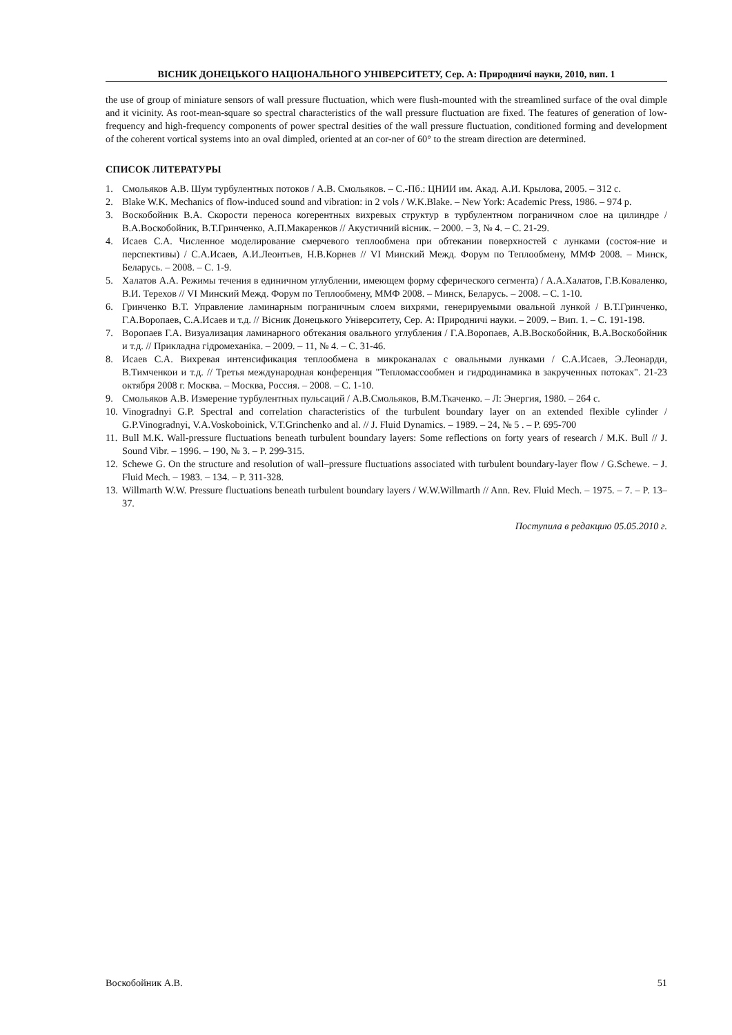ВІСНИК ДОНЕЦЬКОГО НАЦІОНАЛЬНОГО УНІВЕРСИТЕТУ, Сер. А: Природничі науки, 2010, вип. 1
the use of group of miniature sensors of wall pressure fluctuation, which were flush-mounted with the streamlined surface of the oval dimple and it vicinity. As root-mean-square so spectral characteristics of the wall pressure fluctuation are fixed. The features of generation of low-frequency and high-frequency components of power spectral desities of the wall pressure fluctuation, conditioned forming and development of the coherent vortical systems into an oval dimpled, oriented at an cor-ner of 60° to the stream direction are determined.
СПИСОК ЛИТЕРАТУРЫ
1. Смольяков А.В. Шум турбулентных потоков / А.В. Смольяков. – С.-Пб.: ЦНИИ им. Акад. А.И. Крылова, 2005. – 312 с.
2. Blake W.K. Mechanics of flow-induced sound and vibration: in 2 vols / W.K.Blake. – New York: Academic Press, 1986. – 974 p.
3. Воскобойник В.А. Скорости переноса когерентных вихревых структур в турбулентном пограничном слое на цилиндре / В.А.Воскобойник, В.Т.Гринченко, А.П.Макаренков // Акустичний вісник. – 2000. – 3, № 4. – С. 21-29.
4. Исаев С.А. Численное моделирование смерчевого теплообмена при обтекании поверхностей с лунками (состоя-ние и перспективы) / С.А.Исаев, А.И.Леонтьев, Н.В.Корнев // VI Минский Межд. Форум по Теплообмену, ММФ 2008. – Минск, Беларусь. – 2008. – С. 1-9.
5. Халатов А.А. Режимы течения в единичном углублении, имеющем форму сферического сегмента) / А.А.Халатов, Г.В.Коваленко, В.И. Терехов // VI Минский Межд. Форум по Теплообмену, ММФ 2008. – Минск, Беларусь. – 2008. – С. 1-10.
6. Гринченко В.Т. Управление ламинарным пограничным слоем вихрями, генерируемыми овальной лункой / В.Т.Гринченко, Г.А.Воропаев, С.А.Исаев и т.д. // Вісник Донецького Університету, Сер. А: Природничі науки. – 2009. – Вип. 1. – С. 191-198.
7. Воропаев Г.А. Визуализация ламинарного обтекания овального углубления / Г.А.Воропаев, А.В.Воскобойник, В.А.Воскобойник и т.д. // Прикладна гідромеханіка. – 2009. – 11, № 4. – С. 31-46.
8. Исаев С.А. Вихревая интенсификация теплообмена в микроканалах с овальными лунками / С.А.Исаев, Э.Леонарди, В.Тимченкои и т.д. // Третья международная конференция "Тепломассообмен и гидродинамика в закрученных потоках". 21-23 октября 2008 г. Москва. – Москва, Россия. – 2008. – С. 1-10.
9. Смольяков А.В. Измерение турбулентных пульсаций / А.В.Смольяков, В.М.Ткаченко. – Л: Энергия, 1980. – 264 с.
10. Vinogradnyi G.P. Spectral and correlation characteristics of the turbulent boundary layer on an extended flexible cylinder / G.P.Vinogradnyi, V.A.Voskoboinick, V.T.Grinchenko and al. // J. Fluid Dynamics. – 1989. – 24, № 5 . – P. 695-700
11. Bull M.K. Wall-pressure fluctuations beneath turbulent boundary layers: Some reflections on forty years of research / M.K. Bull // J. Sound Vibr. – 1996. – 190, № 3. – P. 299-315.
12. Schewe G. On the structure and resolution of wall–pressure fluctuations associated with turbulent boundary-layer flow / G.Schewe. – J. Fluid Mech. – 1983. – 134. – P. 311-328.
13. Willmarth W.W. Pressure fluctuations beneath turbulent boundary layers / W.W.Willmarth // Ann. Rev. Fluid Mech. – 1975. – 7. – P. 13–37.
Поступила в редакцию 05.05.2010 г.
Воскобойник А.В. 51